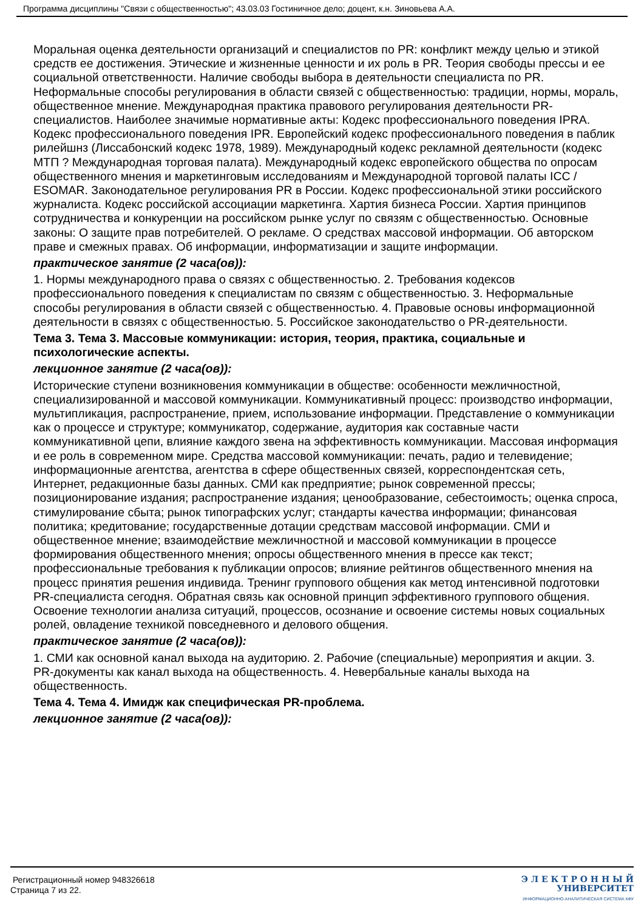Программа дисциплины "Связи с общественностью"; 43.03.03 Гостиничное дело; доцент, к.н. Зиновьева А.А.
Моральная оценка деятельности организаций и специалистов по PR: конфликт между целью и этикой средств ее достижения. Этические и жизненные ценности и их роль в PR. Теория свободы прессы и ее социальной ответственности. Наличие свободы выбора в деятельности специалиста по PR. Неформальные способы регулирования в области связей с общественностью: традиции, нормы, мораль, общественное мнение. Международная практика правового регулирования деятельности PR- специалистов. Наиболее значимые нормативные акты: Кодекс профессионального поведения IPRA. Кодекс профессионального поведения IPR. Европейский кодекс профессионального поведения в паблик рилейшнз (Лиссабонский кодекс 1978, 1989). Международный кодекс рекламной деятельности (кодекс МТП ? Международная торговая палата). Международный кодекс европейского общества по опросам общественного мнения и маркетинговым исследованиям и Международной торговой палаты ICC / ESOMAR. Законодательное регулирования PR в России. Кодекс профессиональной этики российского журналиста. Кодекс российской ассоциации маркетинга. Хартия бизнеса России. Хартия принципов сотрудничества и конкуренции на российском рынке услуг по связям с общественностью. Основные законы: О защите прав потребителей. О рекламе. О средствах массовой информации. Об авторском праве и смежных правах. Об информации, информатизации и защите информации.
практическое занятие (2 часа(ов)):
1. Нормы международного права о связях с общественностью. 2. Требования кодексов профессионального поведения к специалистам по связям с общественностью. 3. Неформальные способы регулирования в области связей с общественностью. 4. Правовые основы информационной деятельности в связях с общественностью. 5. Российское законодательство о PR-деятельности.
Тема 3. Тема 3. Массовые коммуникации: история, теория, практика, социальные и психологические аспекты.
лекционное занятие (2 часа(ов)):
Исторические ступени возникновения коммуникации в обществе: особенности межличностной, специализированной и массовой коммуникации. Коммуникативный процесс: производство информации, мультипликация, распространение, прием, использование информации. Представление о коммуникации как о процессе и структуре; коммуникатор, содержание, аудитория как составные части коммуникативной цепи, влияние каждого звена на эффективность коммуникации. Массовая информация и ее роль в современном мире. Средства массовой коммуникации: печать, радио и телевидение; информационные агентства, агентства в сфере общественных связей, корреспондентская сеть, Интернет, редакционные базы данных. СМИ как предприятие; рынок современной прессы; позиционирование издания; распространение издания; ценообразование, себестоимость; оценка спроса, стимулирование сбыта; рынок типографских услуг; стандарты качества информации; финансовая политика; кредитование; государственные дотации средствам массовой информации. СМИ и общественное мнение; взаимодействие межличностной и массовой коммуникации в процессе формирования общественного мнения; опросы общественного мнения в прессе как текст; профессиональные требования к публикации опросов; влияние рейтингов общественного мнения на процесс принятия решения индивида. Тренинг группового общения как метод интенсивной подготовки PR-специалиста сегодня. Обратная связь как основной принцип эффективного группового общения. Освоение технологии анализа ситуаций, процессов, осознание и освоение системы новых социальных ролей, овладение техникой повседневного и делового общения.
практическое занятие (2 часа(ов)):
1. СМИ как основной канал выхода на аудиторию. 2. Рабочие (специальные) мероприятия и акции. 3. PR-документы как канал выхода на общественность. 4. Невербальные каналы выхода на общественность.
Тема 4. Тема 4. Имидж как специфическая PR-проблема.
лекционное занятие (2 часа(ов)):
Регистрационный номер 948326618
Страница 7 из 22.
Э Л Е К Т Р О Н Н Ы Й
УНИВЕРСИТЕТ
ИНФОРМАЦИОННО-АНАЛИТИЧЕСКАЯ СИСТЕМА КФУ